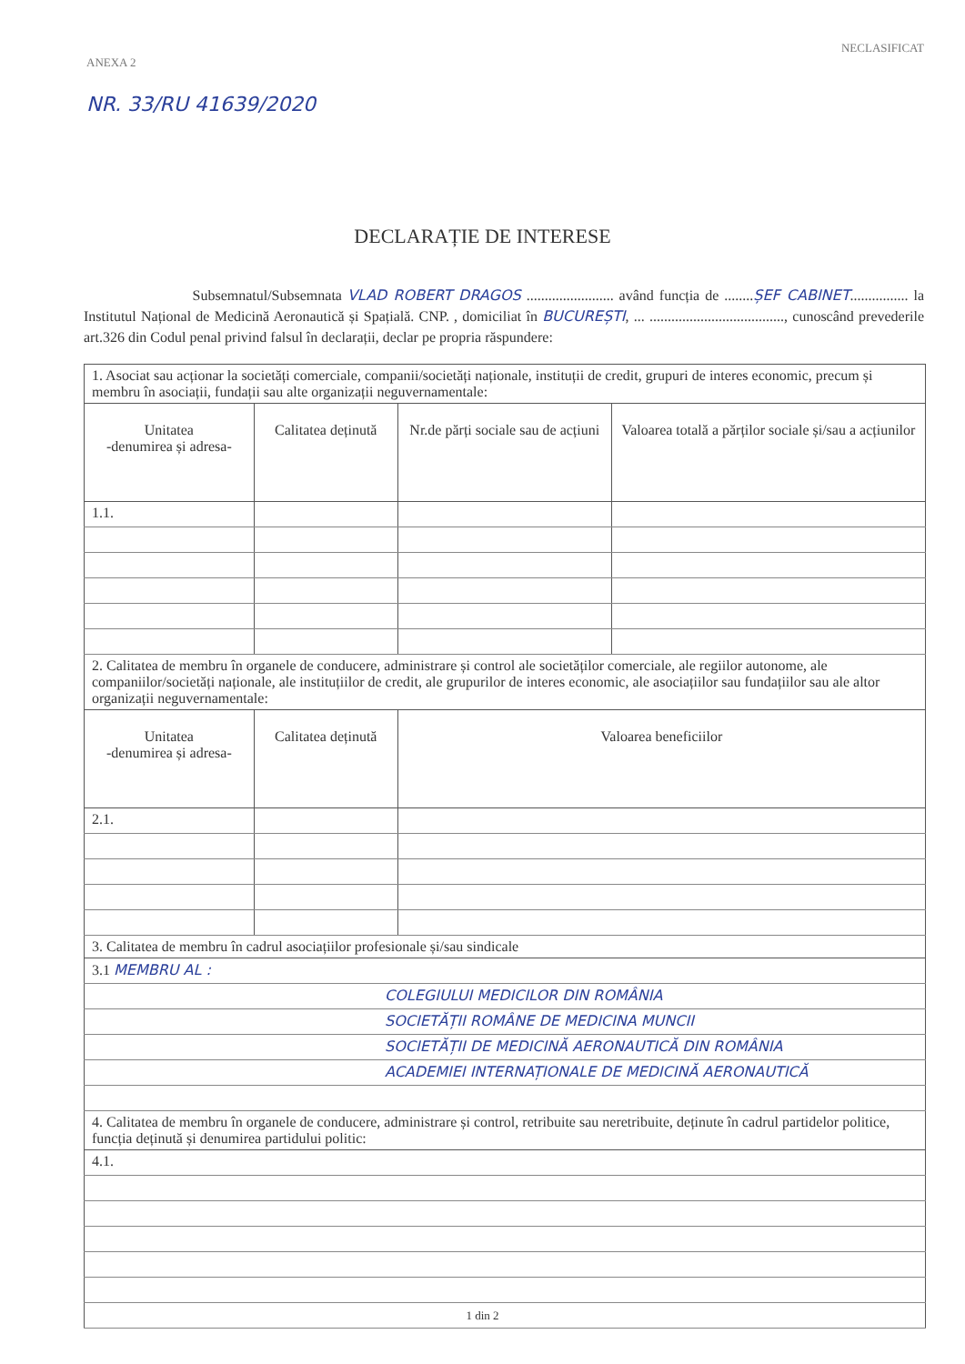NECLASIFICAT
ANEXA 2
NR. 33/RU 41639/2020
DECLARAȚIE DE INTERESE
Subsemnatul/Subsemnata VLAD ROBERT DRAGOS ........................ având funcția de ........ȘEF CABINET................ la Institutul Național de Medicină Aeronautică și Spațială. CNP. , domiciliat în BUCUREȘTI, ... ....................................., cunoscând prevederile art.326 din Codul penal privind falsul în declarații, declar pe propria răspundere:
| 1. Asociat sau acționar la societăți comerciale, companii/societăți naționale, instituții de credit, grupuri de interes economic, precum și membru în asociații, fundații sau alte organizații neguvernamentale: | | | |
| Unitatea -denumirea și adresa- | Calitatea deținută | Nr.de părți sociale sau de acțiuni | Valoarea totală a părților sociale și/sau a acțiunilor |
| 1.1. | | | |
| 2. Calitatea de membru în organele de conducere, administrare și control ale societăților comerciale, ale regiilor autonome, ale companiilor/societăți naționale, ale instituțiilor de credit, ale grupurilor de interes economic, ale asociațiilor sau fundațiilor sau ale altor organizații neguvernamentale: | | | |
| Unitatea -denumirea și adresa- | Calitatea deținută | Valoarea beneficiilor | |
| 2.1. | | | |
| 3. Calitatea de membru în cadrul asociațiilor profesionale și/sau sindicale | | | |
| 3.1 MEMBRU AL : | | | |
| COLEGIULUI MEDICILOR DIN ROMÂNIA | | | |
| SOCIETĂȚII ROMÂNE DE MEDICINA MUNCII | | | |
| SOCIETĂȚII DE MEDICINĂ AERONAUTICĂ DIN ROMÂNIA | | | |
| ACADEMIEI INTERNAȚIONALE DE MEDICINĂ AERONAUTICĂ | | | |
| 4. Calitatea de membru în organele de conducere, administrare și control, retribuite sau neretribuite, deținute în cadrul partidelor politice, funcția deținută și denumirea partidului politic: | | | |
| 4.1. | | | |
1 din 2